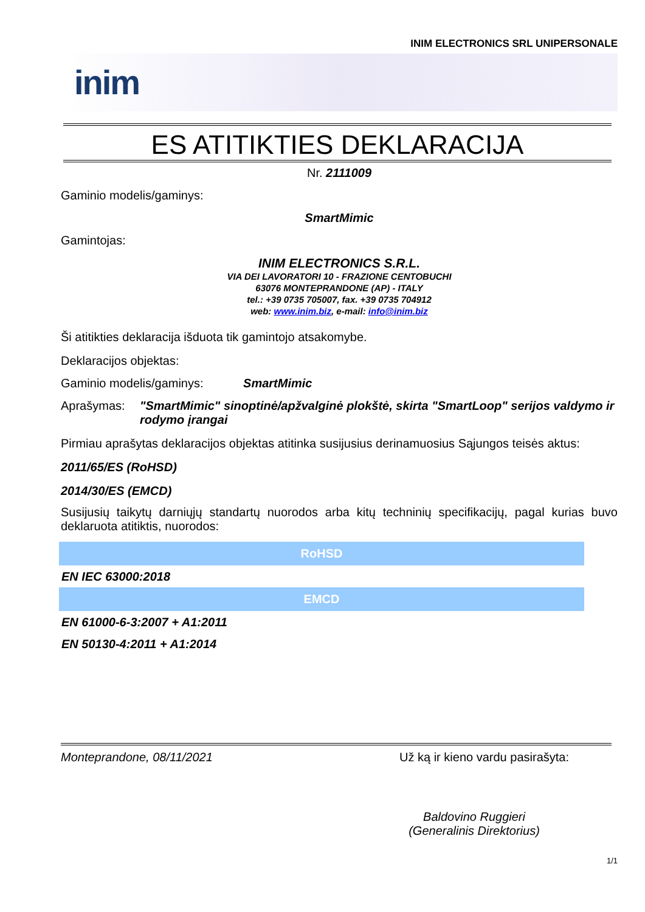INIM ELECTRONICS SRL UNIPERSONALE
inim
ES ATITIKTIES DEKLARACIJA
Nr. 2111009
Gaminio modelis/gaminys:
SmartMimic
Gamintojas:
INIM ELECTRONICS S.R.L.
VIA DEI LAVORATORI 10 - FRAZIONE CENTOBUCHI
63076 MONTEPRANDONE (AP) - ITALY
tel.: +39 0735 705007, fax. +39 0735 704912
web: www.inim.biz, e-mail: info@inim.biz
Ši atitikties deklaracija išduota tik gamintojo atsakomybe.
Deklaracijos objektas:
Gaminio modelis/gaminys: SmartMimic
Aprašymas: "SmartMimic" sinoptinė/apžvalginė plokštė, skirta "SmartLoop" serijos valdymo ir rodymo įrangai
Pirmiau aprašytas deklaracijos objektas atitinka susijusius derinamuosius Sąjungos teisės aktus:
2011/65/ES (RoHSD)
2014/30/ES (EMCD)
Susijusių taikytų darniųjų standartų nuorodos arba kitų techninių specifikacijų, pagal kurias buvo deklaruota atitiktis, nuorodos:
| RoHSD |
| --- |
| EN IEC 63000:2018 |
| EMCD |
| EN 61000-6-3:2007 + A1:2011 |
| EN 50130-4:2011 + A1:2014 |
Monteprandone, 08/11/2021 Už ką ir kieno vardu pasirašyta:
Baldovino Ruggieri
(Generalinis Direktorius)
1/1